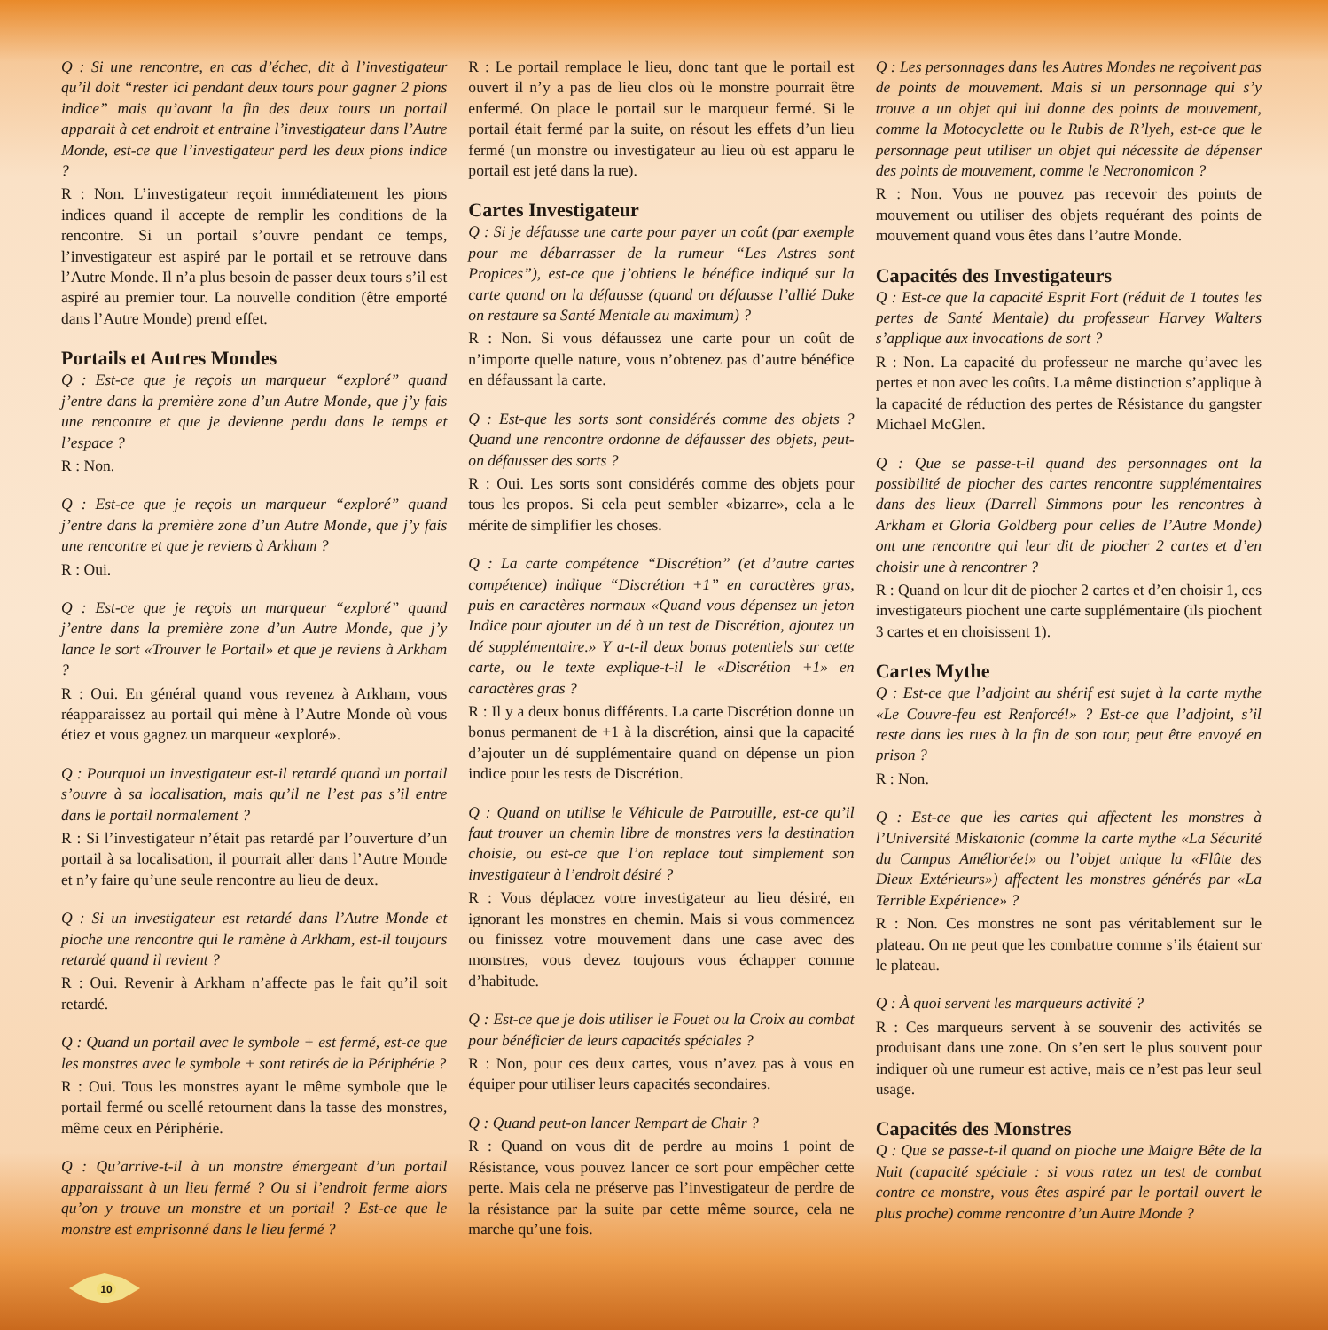Q : Si une rencontre, en cas d’échec, dit à l’investigateur qu’il doit “rester ici pendant deux tours pour gagner 2 pions indice” mais qu’avant la fin des deux tours un portail apparait à cet endroit et entraine l’investigateur dans l’Autre Monde, est-ce que l’investigateur perd les deux pions indice ?
R : Non. L’investigateur reçoit immédiatement les pions indices quand il accepte de remplir les conditions de la rencontre. Si un portail s’ouvre pendant ce temps, l’investigateur est aspiré par le portail et se retrouve dans l’Autre Monde. Il n’a plus besoin de passer deux tours s’il est aspiré au premier tour. La nouvelle condition (être emporté dans l’Autre Monde) prend effet.
Portails et Autres Mondes
Q : Est-ce que je reçois un marqueur “exploré” quand j’entre dans la première zone d’un Autre Monde, que j’y fais une rencontre et que je devienne perdu dans le temps et l’espace ?
R : Non.
Q : Est-ce que je reçois un marqueur “exploré” quand j’entre dans la première zone d’un Autre Monde, que j’y fais une rencontre et que je reviens à Arkham ?
R : Oui.
Q : Est-ce que je reçois un marqueur “exploré” quand j’entre dans la première zone d’un Autre Monde, que j’y lance le sort «Trouver le Portail» et que je reviens à Arkham ?
R : Oui. En général quand vous revenez à Arkham, vous réapparaissez au portail qui mène à l’Autre Monde où vous étiez et vous gagnez un marqueur «exploré».
Q : Pourquoi un investigateur est-il retardé quand un portail s’ouvre à sa localisation, mais qu’il ne l’est pas s’il entre dans le portail normalement ?
R : Si l’investigateur n’était pas retardé par l’ouverture d’un portail à sa localisation, il pourrait aller dans l’Autre Monde et n’y faire qu’une seule rencontre au lieu de deux.
Q : Si un investigateur est retardé dans l’Autre Monde et pioche une rencontre qui le ramène à Arkham, est-il toujours retardé quand il revient ?
R : Oui. Revenir à Arkham n’affecte pas le fait qu’il soit retardé.
Q : Quand un portail avec le symbole + est fermé, est-ce que les monstres avec le symbole + sont retirés de la Périphérie ?
R : Oui. Tous les monstres ayant le même symbole que le portail fermé ou scellé retournent dans la tasse des monstres, même ceux en Périphérie.
Q : Qu’arrive-t-il à un monstre émergeant d’un portail apparaissant à un lieu fermé ? Ou si l’endroit ferme alors qu’on y trouve un monstre et un portail ? Est-ce que le monstre est emprisonné dans le lieu fermé ?
R : Le portail remplace le lieu, donc tant que le portail est ouvert il n’y a pas de lieu clos où le monstre pourrait être enfermé. On place le portail sur le marqueur fermé. Si le portail était fermé par la suite, on résout les effets d’un lieu fermé (un monstre ou investigateur au lieu où est apparu le portail est jeté dans la rue).
Cartes Investigateur
Q : Si je défausse une carte pour payer un coût (par exemple pour me débarrasser de la rumeur “Les Astres sont Propices”), est-ce que j’obtiens le bénéfice indiqué sur la carte quand on la défausse (quand on défausse l’allié Duke on restaure sa Santé Mentale au maximum) ?
R : Non. Si vous défaussez une carte pour un coût de n’importe quelle nature, vous n’obtenez pas d’autre bénéfice en défaussant la carte.
Q : Est-que les sorts sont considérés comme des objets ? Quand une rencontre ordonne de défausser des objets, peut-on défausser des sorts ?
R : Oui. Les sorts sont considérés comme des objets pour tous les propos. Si cela peut sembler «bizarre», cela a le mérite de simplifier les choses.
Q : La carte compétence “Discrétion” (et d’autre cartes compétence) indique “Discrétion +1” en caractères gras, puis en caractères normaux «Quand vous dépensez un jeton Indice pour ajouter un dé à un test de Discrétion, ajoutez un dé supplémentaire.» Y a-t-il deux bonus potentiels sur cette carte, ou le texte explique-t-il le «Discrétion +1» en caractères gras ?
R : Il y a deux bonus différents. La carte Discrétion donne un bonus permanent de +1 à la discrétion, ainsi que la capacité d’ajouter un dé supplémentaire quand on dépense un pion indice pour les tests de Discrétion.
Q : Quand on utilise le Véhicule de Patrouille, est-ce qu’il faut trouver un chemin libre de monstres vers la destination choisie, ou est-ce que l’on replace tout simplement son investigateur à l’endroit désiré ?
R : Vous déplacez votre investigateur au lieu désiré, en ignorant les monstres en chemin. Mais si vous commencez ou finissez votre mouvement dans une case avec des monstres, vous devez toujours vous échapper comme d’habitude.
Q : Est-ce que je dois utiliser le Fouet ou la Croix au combat pour bénéficier de leurs capacités spéciales ?
R : Non, pour ces deux cartes, vous n’avez pas à vous en équiper pour utiliser leurs capacités secondaires.
Q : Quand peut-on lancer Rempart de Chair ?
R : Quand on vous dit de perdre au moins 1 point de Résistance, vous pouvez lancer ce sort pour empêcher cette perte. Mais cela ne préserve pas l’investigateur de perdre de la résistance par la suite par cette même source, cela ne marche qu’une fois.
Q : Les personnages dans les Autres Mondes ne reçoivent pas de points de mouvement. Mais si un personnage qui s’y trouve a un objet qui lui donne des points de mouvement, comme la Motocyclette ou le Rubis de R’lyeh, est-ce que le personnage peut utiliser un objet qui nécessite de dépenser des points de mouvement, comme le Necronomicon ?
R : Non. Vous ne pouvez pas recevoir des points de mouvement ou utiliser des objets requérant des points de mouvement quand vous êtes dans l’autre Monde.
Capacités des Investigateurs
Q : Est-ce que la capacité Esprit Fort (réduit de 1 toutes les pertes de Santé Mentale) du professeur Harvey Walters s’applique aux invocations de sort ?
R : Non. La capacité du professeur ne marche qu’avec les pertes et non avec les coûts. La même distinction s’applique à la capacité de réduction des pertes de Résistance du gangster Michael McGlen.
Q : Que se passe-t-il quand des personnages ont la possibilité de piocher des cartes rencontre supplémentaires dans des lieux (Darrell Simmons pour les rencontres à Arkham et Gloria Goldberg pour celles de l’Autre Monde) ont une rencontre qui leur dit de piocher 2 cartes et d’en choisir une à rencontrer ?
R : Quand on leur dit de piocher 2 cartes et d’en choisir 1, ces investigateurs piochent une carte supplémentaire (ils piochent 3 cartes et en choisissent 1).
Cartes Mythe
Q : Est-ce que l’adjoint au shérif est sujet à la carte mythe «Le Couvre-feu est Renforcé!» ? Est-ce que l’adjoint, s’il reste dans les rues à la fin de son tour, peut être envoyé en prison ?
R : Non.
Q : Est-ce que les cartes qui affectent les monstres à l’Université Miskatonic (comme la carte mythe «La Sécurité du Campus Améliorée!» ou l’objet unique la «Flûte des Dieux Extérieurs») affectent les monstres générés par «La Terrible Expérience» ?
R : Non. Ces monstres ne sont pas véritablement sur le plateau. On ne peut que les combattre comme s’ils étaient sur le plateau.
Q : À quoi servent les marqueurs activité ?
R : Ces marqueurs servent à se souvenir des activités se produisant dans une zone. On s’en sert le plus souvent pour indiquer où une rumeur est active, mais ce n’est pas leur seul usage.
Capacités des Monstres
Q : Que se passe-t-il quand on pioche une Maigre Bête de la Nuit (capacité spéciale : si vous ratez un test de combat contre ce monstre, vous êtes aspiré par le portail ouvert le plus proche) comme rencontre d’un Autre Monde ?
10